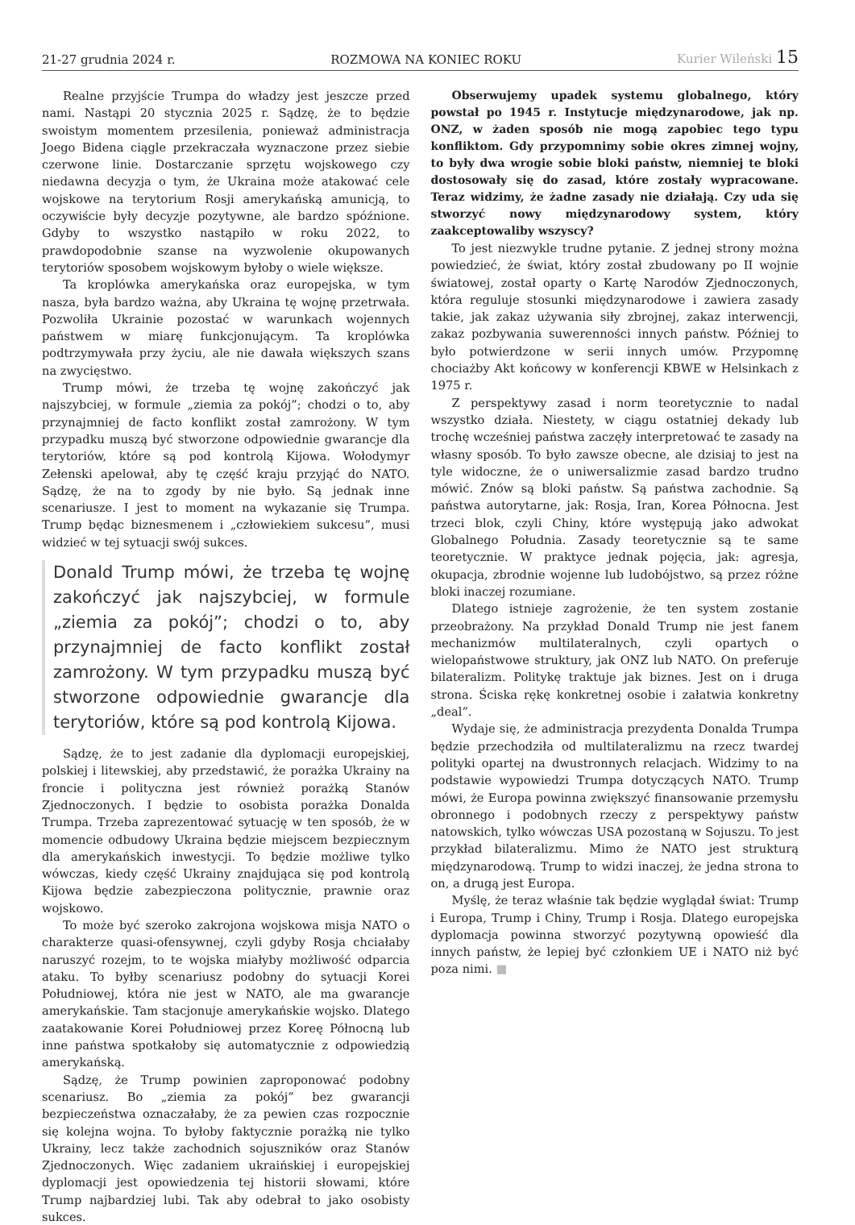21-27 grudnia 2024 r.
ROZMOWA NA KONIEC ROKU
Kurier Wileński 15
Realne przyjście Trumpa do władzy jest jeszcze przed nami. Nastąpi 20 stycznia 2025 r. Sądzę, że to będzie swoistym momentem przesilenia, ponieważ administracja Joego Bidena ciągle przekraczała wyznaczone przez siebie czerwone linie. Dostarczanie sprzętu wojskowego czy niedawna decyzja o tym, że Ukraina może atakować cele wojskowe na terytorium Rosji amerykańską amunicją, to oczywiście były decyzje pozytywne, ale bardzo spóźnione. Gdyby to wszystko nastąpiło w roku 2022, to prawdopodobnie szanse na wyzwolenie okupowanych terytoriów sposobem wojskowym byłoby o wiele większe.
Ta kroplówka amerykańska oraz europejska, w tym nasza, była bardzo ważna, aby Ukraina tę wojnę przetrwała. Pozwoliła Ukrainie pozostać w warunkach wojennych państwem w miarę funkcjonującym. Ta kroplówka podtrzymywała przy życiu, ale nie dawała większych szans na zwycięstwo.
Trump mówi, że trzeba tę wojnę zakończyć jak najszybciej, w formule „ziemia za pokój”; chodzi o to, aby przynajmniej de facto konflikt został zamrożony. W tym przypadku muszą być stworzone odpowiednie gwarancje dla terytoriów, które są pod kontrolą Kijowa. Wołodymyr Zełenski apelował, aby tę część kraju przyjąć do NATO. Sądzę, że na to zgody by nie było. Są jednak inne scenariusze. I jest to moment na wykazanie się Trumpa. Trump będąc biznesmenem i „człowiekiem sukcesu”, musi widzieć w tej sytuacji swój sukces.
Donald Trump mówi, że trzeba tę wojnę zakończyć jak najszybciej, w formule „ziemia za pokój”; chodzi o to, aby przynajmniej de facto konflikt został zamrożony. W tym przypadku muszą być stworzone odpowiednie gwarancje dla terytoriów, które są pod kontrolą Kijowa.
Sądzę, że to jest zadanie dla dyplomacji europejskiej, polskiej i litewskiej, aby przedstawić, że porażka Ukrainy na froncie i polityczna jest również porażką Stanów Zjednoczonych. I będzie to osobista porażka Donalda Trumpa. Trzeba zaprezentować sytuację w ten sposób, że w momencie odbudowy Ukraina będzie miejscem bezpiecznym dla amerykańskich inwestycji. To będzie możliwe tylko wówczas, kiedy część Ukrainy znajdująca się pod kontrolą Kijowa będzie zabezpieczona politycznie, prawnie oraz wojskowo.
To może być szeroko zakrojona wojskowa misja NATO o charakterze quasi-ofensywnej, czyli gdyby Rosja chciałaby naruszyć rozejm, to te wojska miałyby możliwość odparcia ataku. To byłby scenariusz podobny do sytuacji Korei Południowej, która nie jest w NATO, ale ma gwarancje amerykańskie. Tam stacjonuje amerykańskie wojsko. Dlatego zaatakowanie Korei Południowej przez Koreę Północną lub inne państwa spotkałoby się automatycznie z odpowiedzią amerykańską.
Sądzę, że Trump powinien zaproponować podobny scenariusz. Bo „ziemia za pokój” bez gwarancji bezpieczeństwa oznaczałaby, że za pewien czas rozpocznie się kolejna wojna. To byłoby faktycznie porażką nie tylko Ukrainy, lecz także zachodnich sojuszników oraz Stanów Zjednoczonych. Więc zadaniem ukraińskiej i europejskiej dyplomacji jest opowiedzenia tej historii słowami, które Trump najbardziej lubi. Tak aby odebrał to jako osobisty sukces.
Obserwujemy upadek systemu globalnego, który powstał po 1945 r. Instytucje międzynarodowe, jak np. ONZ, w żaden sposób nie mogą zapobiec tego typu konfliktom. Gdy przypomnimy sobie okres zimnej wojny, to były dwa wrogie sobie bloki państw, niemniej te bloki dostosowały się do zasad, które zostały wypracowane. Teraz widzimy, że żadne zasady nie działają. Czy uda się stworzyć nowy międzynarodowy system, który zaakceptowaliby wszyscy?
To jest niezwykle trudne pytanie. Z jednej strony można powiedzieć, że świat, który został zbudowany po II wojnie światowej, został oparty o Kartę Narodów Zjednoczonych, która reguluje stosunki międzynarodowe i zawiera zasady takie, jak zakaz używania siły zbrojnej, zakaz interwencji, zakaz pozbywania suwerenności innych państw. Później to było potwierdzone w serii innych umów. Przypomnę chociażby Akt końcowy w konferencji KBWE w Helsinkach z 1975 r.
Z perspektywy zasad i norm teoretycznie to nadal wszystko działa. Niestety, w ciągu ostatniej dekady lub trochę wcześniej państwa zaczęły interpretować te zasady na własny sposób. To było zawsze obecne, ale dzisiaj to jest na tyle widoczne, że o uniwersalizmie zasad bardzo trudno mówić. Znów są bloki państw. Są państwa zachodnie. Są państwa autorytarne, jak: Rosja, Iran, Korea Północna. Jest trzeci blok, czyli Chiny, które występują jako adwokat Globalnego Południa. Zasady teoretycznie są te same teoretycznie. W praktyce jednak pojęcia, jak: agresja, okupacja, zbrodnie wojenne lub ludobójstwo, są przez różne bloki inaczej rozumiane.
Dlatego istnieje zagrożenie, że ten system zostanie przeobrażony. Na przykład Donald Trump nie jest fanem mechanizmów multilateralnych, czyli opartych o wielopaństwowe struktury, jak ONZ lub NATO. On preferuje bilateralizm. Politykę traktuje jak biznes. Jest on i druga strona. Ściska rękę konkretnej osobie i załatwia konkretny „deal”.
Wydaje się, że administracja prezydenta Donalda Trumpa będzie przechodziła od multilateralizmu na rzecz twardej polityki opartej na dwustronnych relacjach. Widzimy to na podstawie wypowiedzi Trumpa dotyczących NATO. Trump mówi, że Europa powinna zwiększyć finansowanie przemysłu obronnego i podobnych rzeczy z perspektywy państw natowskich, tylko wówczas USA pozostaną w Sojuszu. To jest przykład bilateralizmu. Mimo że NATO jest strukturą międzynarodową. Trump to widzi inaczej, że jedna strona to on, a drugą jest Europa.
Myślę, że teraz właśnie tak będzie wyglądał świat: Trump i Europa, Trump i Chiny, Trump i Rosja. Dlatego europejska dyplomacja powinna stworzyć pozytywną opowieść dla innych państw, że lepiej być członkiem UE i NATO niż być poza nimi. ■